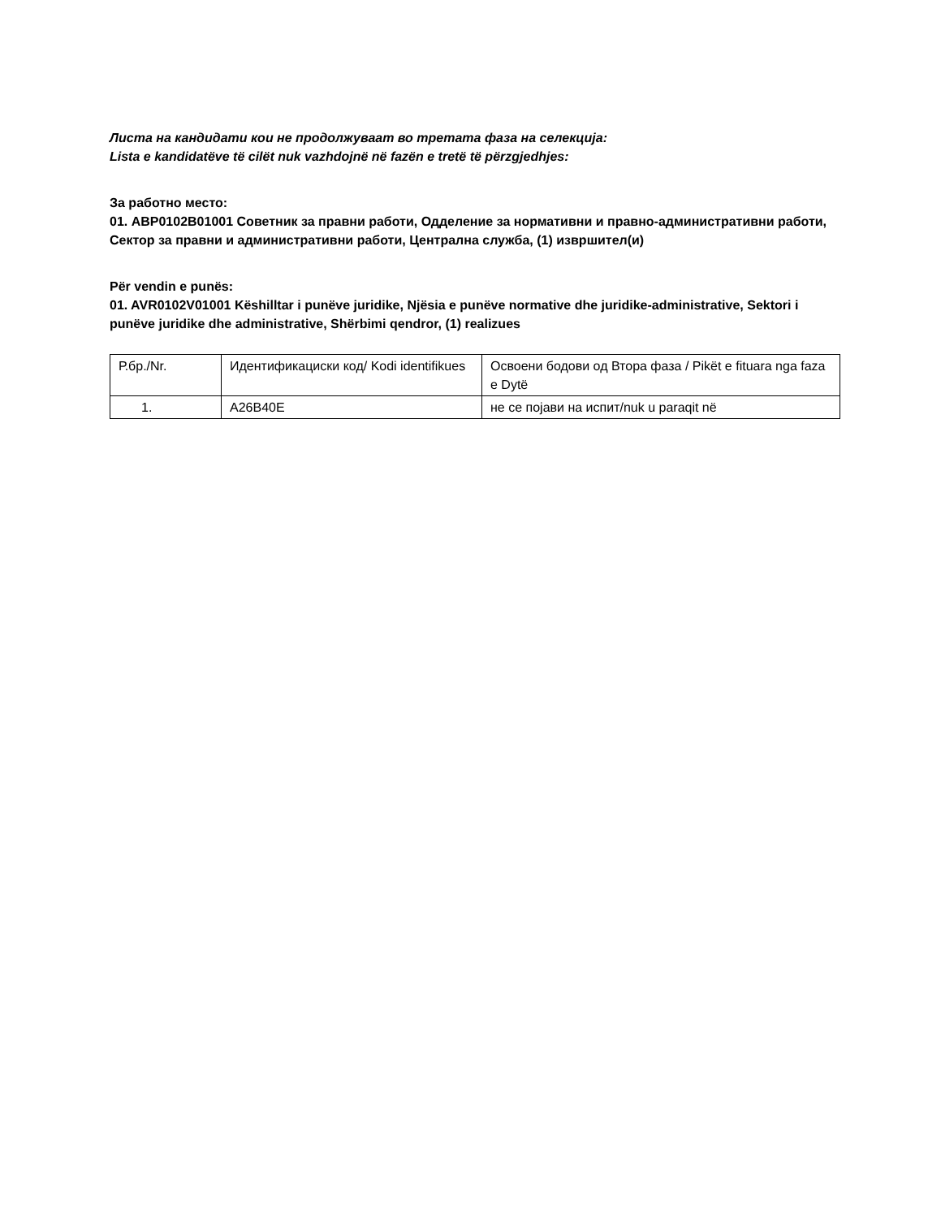Листа на кандидати кои не продолжуваат во третата фаза на селекција:
Lista e kandidatëve të cilët nuk vazhdojnë në fazën e tretë të përzgjedhjes:
За работно место:
01. ABP0102B01001 Советник за правни работи, Одделение за нормативни и правно-административни работи, Сектор за правни и административни работи, Централна служба, (1) извршител(и)
Për vendin e punës:
01. AVR0102V01001 Këshilltar i punëve juridike, Njësia e punëve normative dhe juridike-administrative, Sektori i punëve juridike dhe administrative, Shërbimi qendror, (1) realizues
| Р.бр./Nr. | Идентификациски код/ Kodi identifikues | Освоени бодови од Втора фаза / Pikët e fituara nga faza e Dytë |
| 1. | A26B40E | не се појави на испит/nuk u paraqit në |